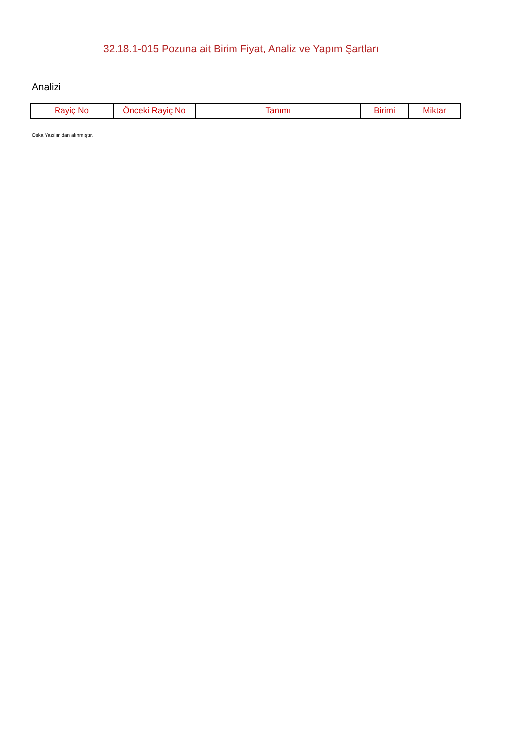32.18.1-015 Pozuna ait Birim Fiyat, Analiz ve Yapım Şartları
Analizi
| Rayiç No | Önceki Rayiç No | Tanımı | Birimi | Miktar |
| --- | --- | --- | --- | --- |
Oska Yazılım'dan alınmıştır.